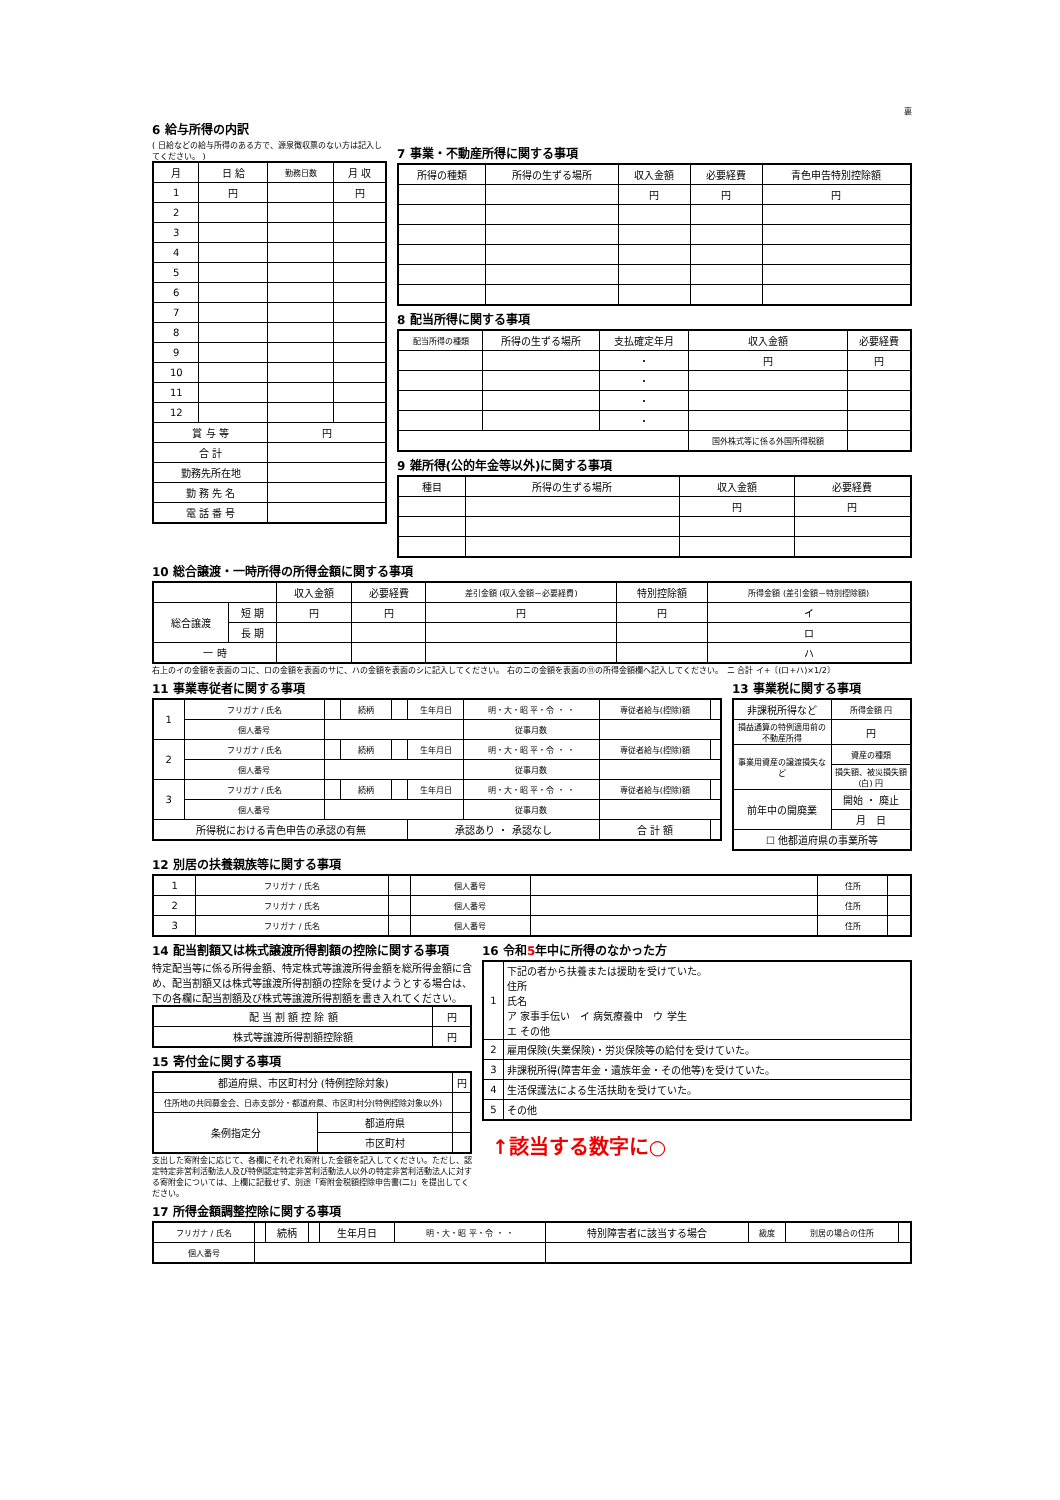裏
6 給与所得の内訳
( 日給などの給与所得のある方で、源泉徴収票のない方は記入してください。 )
| 月 | 日 給 | 勤務日数 | 月 収 |
| --- | --- | --- | --- |
| 1 | 円 | | 円 |
| 2 | | | |
| 3 | | | |
| 4 | | | |
| 5 | | | |
| 6 | | | |
| 7 | | | |
| 8 | | | |
| 9 | | | |
| 10 | | | |
| 11 | | | |
| 12 | | | |
| 賞 与 等 | | 円 | |
| 合 計 | | | |
| 勤務先所在地 | | | |
| 勤 務 先 名 | | | |
| 電 話 番 号 | | | |
7 事業・不動産所得に関する事項
| 所得の種類 | 所得の生ずる場所 | 収入金額 | 必要経費 | 青色申告特別控除額 |
| --- | --- | --- | --- | --- |
| | | 円 | 円 | 円 |
8 配当所得に関する事項
| 配当所得の種類 | 所得の生ずる場所 | 支払確定年月 | 収入金額 | 必要経費 |
| --- | --- | --- | --- | --- |
| | | ・ | 円 | 円 |
| | | ・ | | |
| | | ・ | | |
| | | ・ | | |
| | | | 国外株式等に係る外国所得税額 | |
9 雑所得(公的年金等以外)に関する事項
| 種目 | 所得の生ずる場所 | 収入金額 | 必要経費 |
| --- | --- | --- | --- |
| | | 円 | 円 |
10 総合譲渡・一時所得の所得金額に関する事項
| | | 収入金額 | 必要経費 | 差引金額 (収入金額－必要経費) | 特別控除額 | 所得金額 (差引金額－特別控除額) |
| --- | --- | --- | --- | --- | --- | --- |
| 総合譲渡 | 短 期 | 円 | 円 | 円 | 円 | イ |
| | 長 期 | | | | | ロ |
| 一 時 | | | | | | ハ |
右上のイの金額を表面のコに、ロの金額を表面のサに、ハの金額を表面のシに記入してください。 右のニの金額を表面の⑪の所得金額欄へ記入してください。　ニ 合計 イ+〔(ロ+ハ)×1/2〕
11 事業専従者に関する事項
| 1 | フリガナ / 氏名 | | 続柄 | | 生年月日 | 明・大・昭 平・令 ・ ・ | 専従者給与(控除)額 | |
| | 個人番号 | | | | | 従事月数 | | |
| 2 | フリガナ / 氏名 | | 続柄 | | 生年月日 | 明・大・昭 平・令 ・ ・ | 専従者給与(控除)額 | |
| | 個人番号 | | | | | 従事月数 | | |
| 3 | フリガナ / 氏名 | | 続柄 | | 生年月日 | 明・大・昭 平・令 ・ ・ | 専従者給与(控除)額 | |
| | 個人番号 | | | | | 従事月数 | | |
| 所得税における青色申告の承認の有無 | | | | | 承認あり ・ 承認なし | | 合 計 額 | |
13 事業税に関する事項
| 非課税所得など | 所得金額 円 |
| 損益通算の特例適用前の不動産所得 | 円 |
| 事業用資産の譲渡損失など | 資産の種類 |
| | 損失額、被災損失額(白) 円 |
| 前年中の開廃業 | 開始 ・ 廃止 |
| | 月 日 |
| ☐ 他都道府県の事業所等 | |
12 別居の扶養親族等に関する事項
| 1 | フリガナ / 氏名 | | 個人番号 | | 住所 | |
| 2 | フリガナ / 氏名 | | 個人番号 | | 住所 | |
| 3 | フリガナ / 氏名 | | 個人番号 | | 住所 | |
14 配当割額又は株式譲渡所得割額の控除に関する事項
特定配当等に係る所得金額、特定株式等譲渡所得金額を総所得金額に含め、配当割額又は株式等譲渡所得割額の控除を受けようとする場合は、下の各欄に配当割額及び株式等譲渡所得割額を書き入れてください。
| 配 当 割 額 控 除 額 | 円 |
| 株式等譲渡所得割額控除額 | 円 |
15 寄付金に関する事項
| 都道府県、市区町村分 (特例控除対象) | | 円 |
| 住所地の共同募金会、日赤支部分・都道府県、市区町村分(特例控除対象以外) | | |
| 条例指定分 | 都道府県 | |
| | 市区町村 | |
支出した寄附金に応じて、各欄にそれぞれ寄附した金額を記入してください。ただし、認定特定非営利活動法人及び特例認定特定非営利活動法人以外の特定非営利活動法人に対する寄附金については、上欄に記載せず、別途「寄附金税額控除申告書(二)」を提出してください。
16 令和5年中に所得のなかった方
| 1 | 下記の者から扶養または援助を受けていた。 住所 氏名 ア 家事手伝い イ 病気療養中 ウ 学生 エ その他 |
| 2 | 雇用保険(失業保険)・労災保険等の給付を受けていた。 |
| 3 | 非課税所得(障害年金・遺族年金・その他等)を受けていた。 |
| 4 | 生活保護法による生活扶助を受けていた。 |
| 5 | その他 |
↑該当する数字に○
17 所得金額調整控除に関する事項
| フリガナ / 氏名 | | 続柄 | | 生年月日 | 明・大・昭 平・令 ・ ・ | 特別障害者に該当する場合 | 級度 | 別居の場合の住所 | |
| 個人番号 | | | | | | | | | |